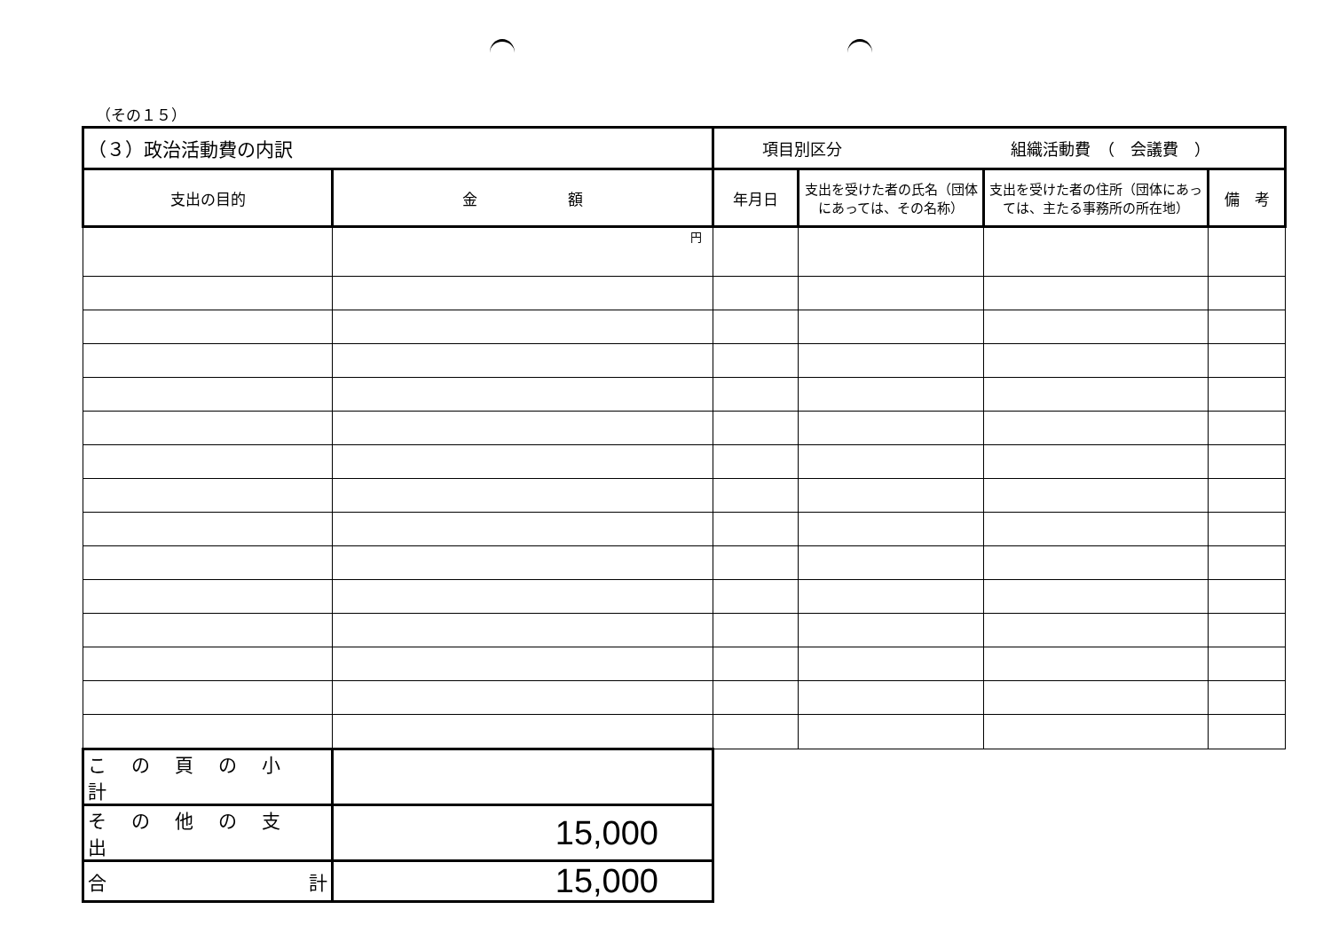（その１５）
| （３）政治活動費の内訳 | | 項目別区分 組織活動費 （ 会議費 ） | | | |
| 支出の目的 | 金 額 | 年月日 | 支出を受けた者の氏名（団体にあっては、その名称） | 支出を受けた者の住所（団体にあっては、主たる事務所の所在地） | 備 考 |
| | 円 | | | | |
| この頁の小計 | | | | | |
| その他の支出 | 15,000 | | | | |
| 合 計 | 15,000 | | | | |